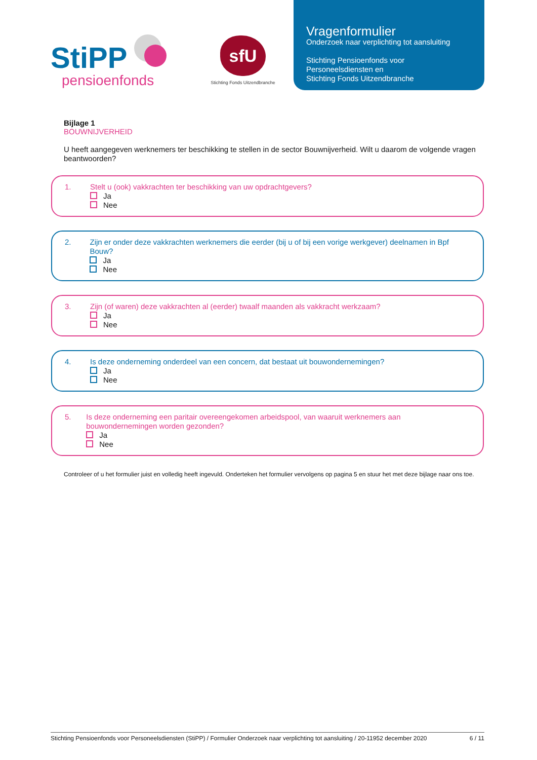StiPP
pensioenfonds
sfU
Stichting Fonds Uitzendbranche
Vragenformulier
Onderzoek naar verplichting tot aansluiting
Stichting Pensioenfonds voor
Personeelsdiensten en
Stichting Fonds Uitzendbranche
Bijlage 1
BOUWNIJVERHEID
U heeft aangegeven werknemers ter beschikking te stellen in de sector Bouwnijverheid. Wilt u daarom de volgende vragen beantwoorden?
1. Stelt u (ook) vakkrachten ter beschikking van uw opdrachtgevers?
Ja
Nee
2. Zijn er onder deze vakkrachten werknemers die eerder (bij u of bij een vorige werkgever) deelnamen in Bpf Bouw?
Ja
Nee
3. Zijn (of waren) deze vakkrachten al (eerder) twaalf maanden als vakkracht werkzaam?
Ja
Nee
4. Is deze onderneming onderdeel van een concern, dat bestaat uit bouwondernemingen?
Ja
Nee
5. Is deze onderneming een paritair overeengekomen arbeidspool, van waaruit werknemers aan bouwondernemingen worden gezonden?
Ja
Nee
Controleer of u het formulier juist en volledig heeft ingevuld. Onderteken het formulier vervolgens op pagina 5 en stuur het met deze bijlage naar ons toe.
Stichting Pensioenfonds voor Personeelsdiensten (StiPP) / Formulier Onderzoek naar verplichting tot aansluiting / 20-11952 december 2020 6 / 11